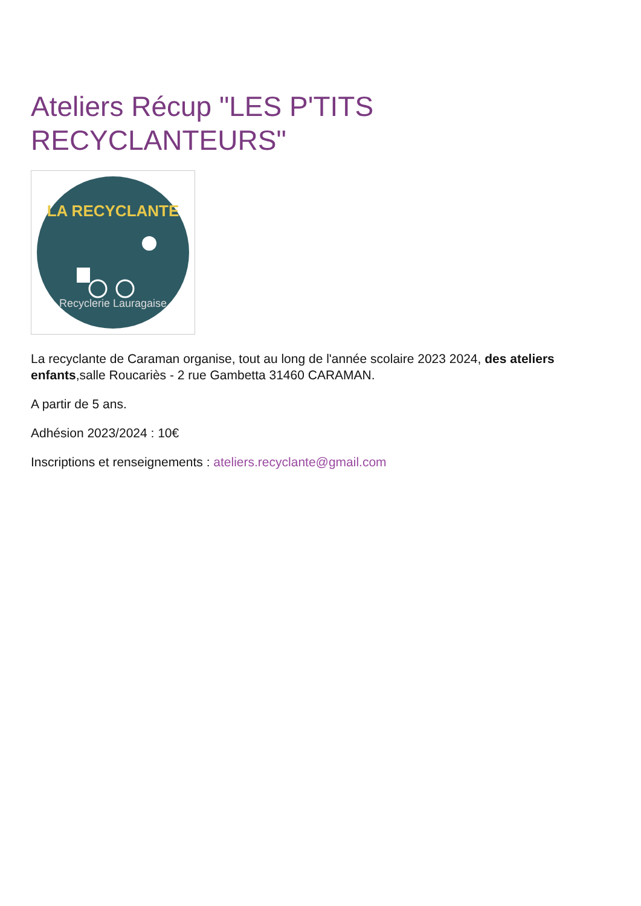Ateliers Récup "LES P'TITS RECYCLANTEURS"
LA RECYCLANTE
Recyclerie Lauragaise
La recyclante de Caraman organise, tout au long de l'année scolaire 2023 2024, des ateliers enfants,salle Roucariès - 2 rue Gambetta 31460 CARAMAN.
A partir de 5 ans.
Adhésion 2023/2024 : 10€
Inscriptions et renseignements : ateliers.recyclante@gmail.com